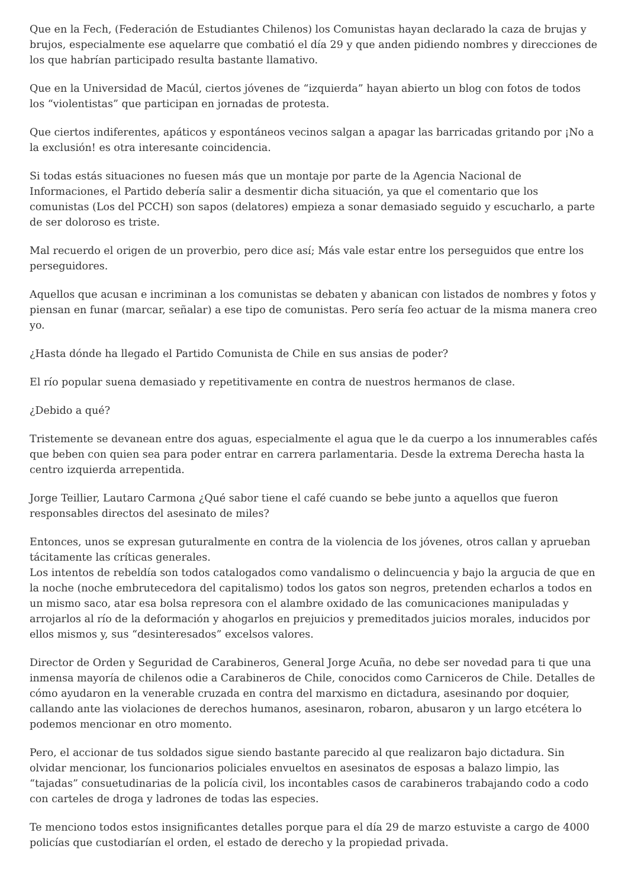Que en la Fech, (Federación de Estudiantes Chilenos) los Comunistas hayan declarado la caza de brujas y brujos, especialmente ese aquelarre que combatió el día 29 y que anden pidiendo nombres y direcciones de los que habrían participado resulta bastante llamativo.
Que en la Universidad de Macúl, ciertos jóvenes de “izquierda” hayan abierto un blog con fotos de todos los “violentistas” que participan en jornadas de protesta.
Que ciertos indiferentes, apáticos y espontáneos vecinos salgan a apagar las barricadas gritando por ¡No a la exclusión! es otra interesante coincidencia.
Si todas estás situaciones no fuesen más que un montaje por parte de la Agencia Nacional de Informaciones, el Partido debería salir a desmentir dicha situación, ya que el comentario que los comunistas (Los del PCCH) son sapos (delatores) empieza a sonar demasiado seguido y escucharlo, a parte de ser doloroso es triste.
Mal recuerdo el origen de un proverbio, pero dice así; Más vale estar entre los perseguidos que entre los perseguidores.
Aquellos que acusan e incriminan a los comunistas se debaten y abanican con listados de nombres y fotos y piensan en funar (marcar, señalar) a ese tipo de comunistas. Pero sería feo actuar de la misma manera creo yo.
¿Hasta dónde ha llegado el Partido Comunista de Chile en sus ansias de poder?
El río popular suena demasiado y repetitivamente en contra de nuestros hermanos de clase.
¿Debido a qué?
Tristemente se devanean entre dos aguas, especialmente el agua que le da cuerpo a los innumerables cafés que beben con quien sea para poder entrar en carrera parlamentaria. Desde la extrema Derecha hasta la centro izquierda arrepentida.
Jorge Teillier, Lautaro Carmona ¿Qué sabor tiene el café cuando se bebe junto a aquellos que fueron responsables directos del asesinato de miles?
Entonces, unos se expresan guturalmente en contra de la violencia de los jóvenes, otros callan y aprueban tácitamente las críticas generales.
Los intentos de rebeldía son todos catalogados como vandalismo o delincuencia y bajo la argucia de que en la noche (noche embrutecedora del capitalismo) todos los gatos son negros, pretenden echarlos a todos en un mismo saco, atar esa bolsa represora con el alambre oxidado de las comunicaciones manipuladas y arrojarlos al río de la deformación y ahogarlos en prejuicios y premeditados juicios morales, inducidos por ellos mismos y, sus “desinteresados” excelsos valores.
Director de Orden y Seguridad de Carabineros, General Jorge Acuña, no debe ser novedad para ti que una inmensa mayoría de chilenos odie a Carabineros de Chile, conocidos como Carniceros de Chile. Detalles de cómo ayudaron en la venerable cruzada en contra del marxismo en dictadura, asesinando por doquier, callando ante las violaciones de derechos humanos, asesinaron, robaron, abusaron y un largo etcétera lo podemos mencionar en otro momento.
Pero, el accionar de tus soldados sigue siendo bastante parecido al que realizaron bajo dictadura. Sin olvidar mencionar, los funcionarios policiales envueltos en asesinatos de esposas a balazo limpio, las “tajadas” consuetudinarias de la policía civil, los incontables casos de carabineros trabajando codo a codo con carteles de droga y ladrones de todas las especies.
Te menciono todos estos insignificantes detalles porque para el día 29 de marzo estuviste a cargo de 4000 policías que custodiarían el orden, el estado de derecho y la propiedad privada.